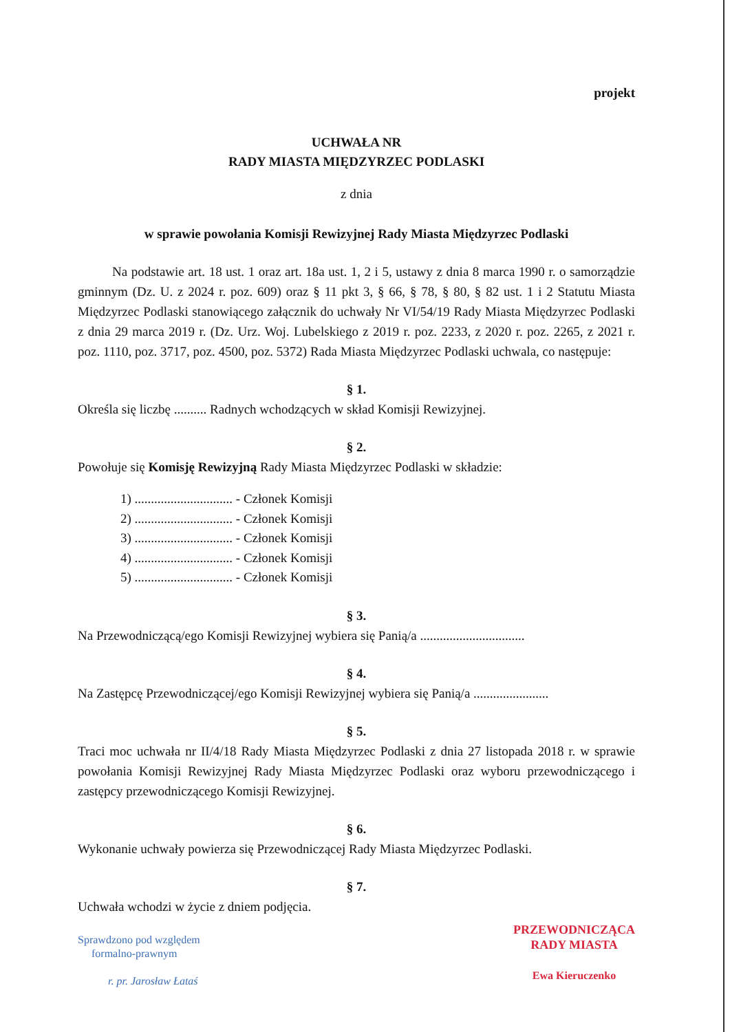projekt
UCHWAŁA NR
RADY MIASTA MIĘDZYRZEC PODLASKI
z dnia
w sprawie powołania Komisji Rewizyjnej Rady Miasta Międzyrzec Podlaski
Na podstawie art. 18 ust. 1 oraz art. 18a ust. 1, 2 i 5, ustawy z dnia 8 marca 1990 r. o samorządzie gminnym (Dz. U. z 2024 r. poz. 609) oraz § 11 pkt 3, § 66, § 78, § 80, § 82 ust. 1 i 2 Statutu Miasta Międzyrzec Podlaski stanowiącego załącznik do uchwały Nr VI/54/19 Rady Miasta Międzyrzec Podlaski z dnia 29 marca 2019 r. (Dz. Urz. Woj. Lubelskiego z 2019 r. poz. 2233, z 2020 r. poz. 2265, z 2021 r. poz. 1110, poz. 3717, poz. 4500, poz. 5372) Rada Miasta Międzyrzec Podlaski uchwala, co następuje:
§ 1.
Określa się liczbę .......... Radnych wchodzących w skład Komisji Rewizyjnej.
§ 2.
Powołuje się Komisję Rewizyjną Rady Miasta Międzyrzec Podlaski w składzie:
1) .............................. - Członek Komisji
2) .............................. - Członek Komisji
3) .............................. - Członek Komisji
4) .............................. - Członek Komisji
5) .............................. - Członek Komisji
§ 3.
Na Przewodniczącą/ego Komisji Rewizyjnej wybiera się Panią/a ................................
§ 4.
Na Zastępcę Przewodniczącej/ego Komisji Rewizyjnej wybiera się Panią/a .......................
§ 5.
Traci moc uchwała nr II/4/18 Rady Miasta Międzyrzec Podlaski z dnia 27 listopada 2018 r. w sprawie powołania Komisji Rewizyjnej Rady Miasta Międzyrzec Podlaski oraz wyboru przewodniczącego i zastępcy przewodniczącego Komisji Rewizyjnej.
§ 6.
Wykonanie uchwały powierza się Przewodniczącej Rady Miasta Międzyrzec Podlaski.
§ 7.
Uchwała wchodzi w życie z dniem podjęcia.
Sprawdzono pod względem
formalno-prawnym
r. pr. Jarosław Łataś
PRZEWODNICZĄCA
RADY MIASTA
Ewa Kieruczenko